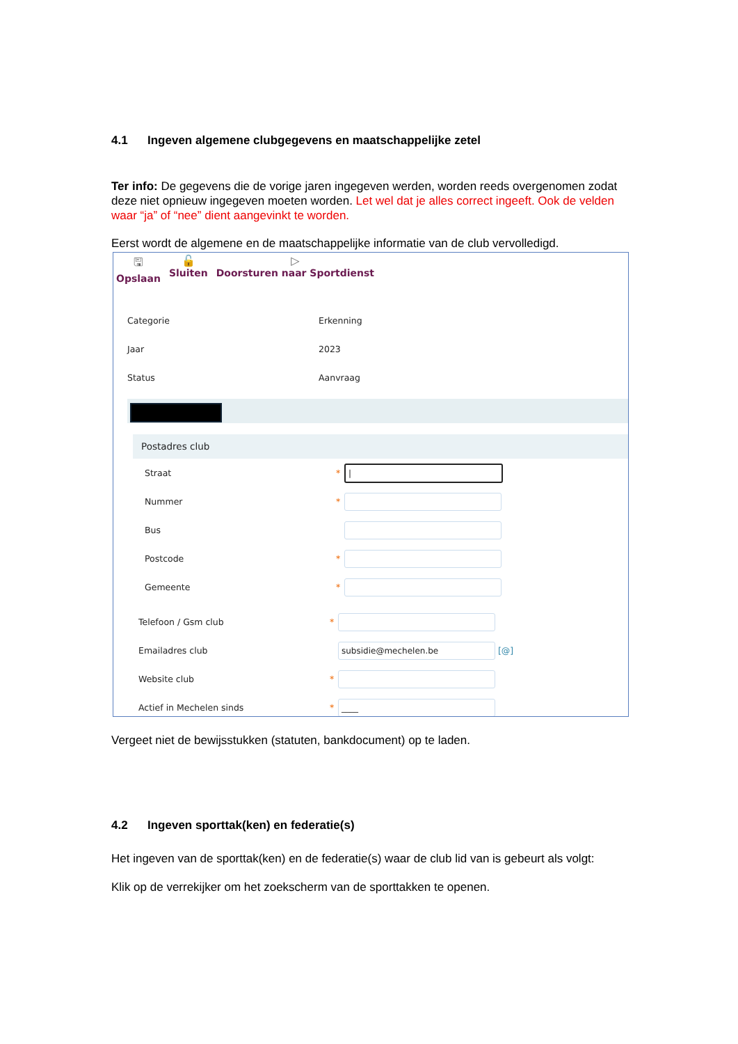4.1 Ingeven algemene clubgegevens en maatschappelijke zetel
Ter info: De gegevens die de vorige jaren ingegeven werden, worden reeds overgenomen zodat deze niet opnieuw ingegeven moeten worden. Let wel dat je alles correct ingeeft. Ook de velden waar “ja” of “nee” dient aangevinkt te worden.
Eerst wordt de algemene en de maatschappelijke informatie van de club vervolledigd.
🖫
Opslaan
🔓
Sluiten
▷
Doorsturen naar Sportdienst
Categorie Erkenning
Jaar 2023
Status Aanvraag
Postadres club
Straat *
|
Nummer *
Bus
Postcode *
Gemeente *
Telefoon / Gsm club *
Emailadres club
subsidie@mechelen.be
[@]
Website club *
Actief in Mechelen sinds *
____
Vergeet niet de bewijsstukken (statuten, bankdocument) op te laden.
4.2 Ingeven sporttak(ken) en federatie(s)
Het ingeven van de sporttak(ken) en de federatie(s) waar de club lid van is gebeurt als volgt:
Klik op de verrekijker om het zoekscherm van de sporttakken te openen.